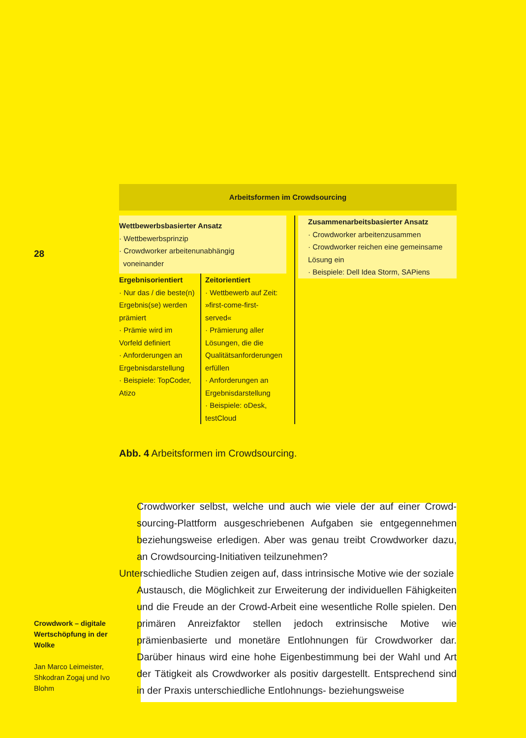28
Arbeitsformen im Crowdsourcing
Wettbewerbsbasierter Ansatz
· Wettbewerbsprinzip
· Crowdworker arbeitenunabhängig
voneinander
Ergebnisorientiert
· Nur das / die beste(n) Ergebnis(se) werden prämiert
· Prämie wird im Vorfeld definiert
· Anforderungen an Ergebnisdarstellung
· Beispiele: TopCoder, Atizo
Zeitorientiert
· Wettbewerb auf Zeit: »first-come-first-served«
· Prämierung aller Lösungen, die die Qualitätsanfor­derungen erfüllen
· Anforderungen an Ergebnisdarstellung
· Beispiele: oDesk, testCloud
Zusammenarbeitsbasierter Ansatz
· Crowdworker arbeitenzusammen
· Crowdworker reichen eine gemeinsame Lösung ein
· Beispiele: Dell Idea Storm, SAPiens
Abb. 4 Arbeitsformen im Crowdsourcing.
Crowdworker selbst, welche und auch wie viele der auf einer Crowd­sourcing-Plattform ausgeschriebenen Aufgaben sie entgegennehmen beziehungsweise erledigen. Aber was genau treibt Crowdworker dazu, an Crowdsourcing-Initiativen teilzunehmen?
Unterschiedliche Studien zeigen auf, dass intrinsische Motive wie der soziale
Austausch, die Möglichkeit zur Erweiterung der individuellen Fähig­keiten und die Freude an der Crowd-Arbeit eine wesentliche Rolle spielen. Den primären Anreizfaktor stellen jedoch extrinsische Motive wie prämienbasierte und monetäre Entlohnungen für Crowdworker dar. Darüber hinaus wird eine hohe Eigenbestimmung bei der Wahl und Art der Tätigkeit als Crowdworker als positiv dargestellt. Entspre­chend sind in der Praxis unterschiedliche Entlohnungs- beziehungsweise
Crowdwork – digitale Wertschöpfung in der Wolke
Jan Marco Leimeister, Shkodran Zogaj und Ivo Blohm